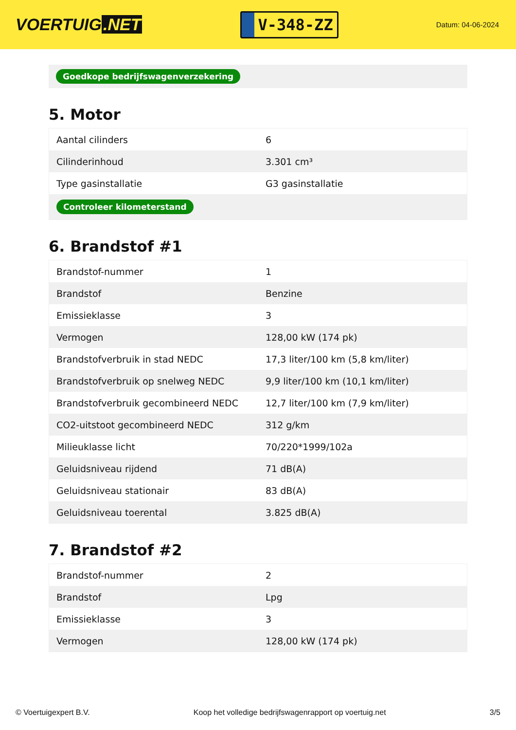VOERTUIG.NET
V-348-ZZ
Datum: 04-06-2024
Goedkope bedrijfswagenverzekering
5. Motor
| Aantal cilinders | 6 |
| Cilinderinhoud | 3.301 cm³ |
| Type gasinstallatie | G3 gasinstallatie |
| Controleer kilometerstand | |
6. Brandstof #1
| Brandstof-nummer | 1 |
| Brandstof | Benzine |
| Emissieklasse | 3 |
| Vermogen | 128,00 kW (174 pk) |
| Brandstofverbruik in stad NEDC | 17,3 liter/100 km (5,8 km/liter) |
| Brandstofverbruik op snelweg NEDC | 9,9 liter/100 km (10,1 km/liter) |
| Brandstofverbruik gecombineerd NEDC | 12,7 liter/100 km (7,9 km/liter) |
| CO2-uitstoot gecombineerd NEDC | 312 g/km |
| Milieuklasse licht | 70/220*1999/102a |
| Geluidsniveau rijdend | 71 dB(A) |
| Geluidsniveau stationair | 83 dB(A) |
| Geluidsniveau toerental | 3.825 dB(A) |
7. Brandstof #2
| Brandstof-nummer | 2 |
| Brandstof | Lpg |
| Emissieklasse | 3 |
| Vermogen | 128,00 kW (174 pk) |
© Voertuigexpert B.V. Koop het volledige bedrijfswagenrapport op voertuig.net 3/5